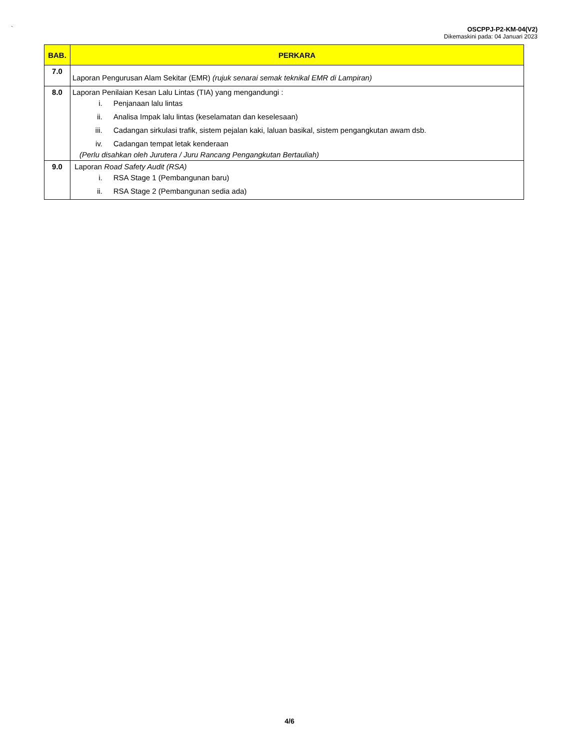`
OSCPPJ-P2-KM-04(V2)
Dikemaskini pada: 04 Januari 2023
| BAB. | PERKARA |
| --- | --- |
| 7.0 | Laporan Pengurusan Alam Sekitar (EMR) (rujuk senarai semak teknikal EMR di Lampiran) |
| 8.0 | Laporan Penilaian Kesan Lalu Lintas (TIA) yang mengandungi : i. Penjanaan lalu lintas ii. Analisa Impak lalu lintas (keselamatan dan keselesaan) iii. Cadangan sirkulasi trafik, sistem pejalan kaki, laluan basikal, sistem pengangkutan awam dsb. iv. Cadangan tempat letak kenderaan (Perlu disahkan oleh Jurutera / Juru Rancang Pengangkutan Bertauliah) |
| 9.0 | Laporan Road Safety Audit (RSA) i. RSA Stage 1 (Pembangunan baru) ii. RSA Stage 2 (Pembangunan sedia ada) |
4/6